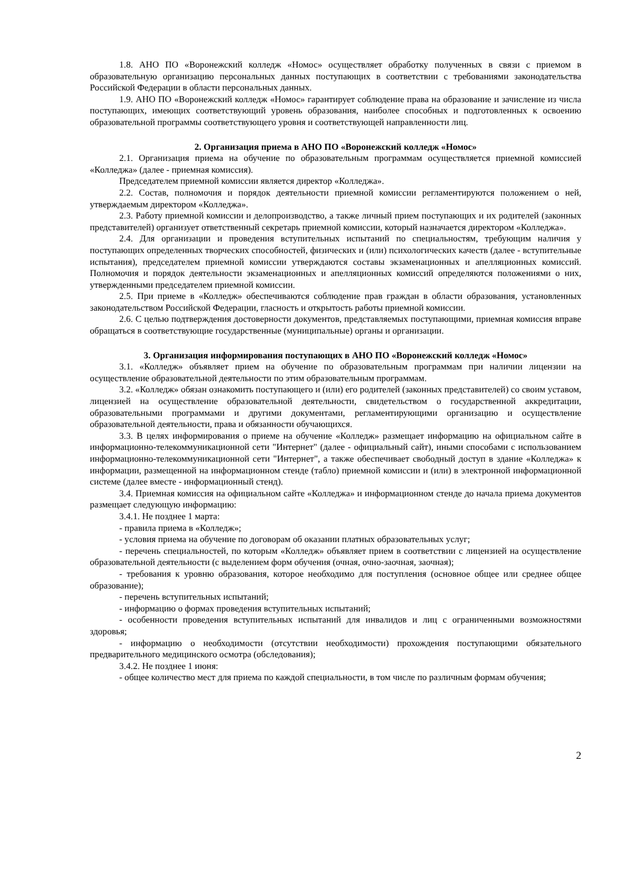1.8. АНО ПО «Воронежский колледж «Номос» осуществляет обработку полученных в связи с приемом в образовательную организацию персональных данных поступающих в соответствии с требованиями законодательства Российской Федерации в области персональных данных.
1.9. АНО ПО «Воронежский колледж «Номос» гарантирует соблюдение права на образование и зачисление из числа поступающих, имеющих соответствующий уровень образования, наиболее способных и подготовленных к освоению образовательной программы соответствующего уровня и соответствующей направленности лиц.
2. Организация приема в АНО ПО «Воронежский колледж «Номос»
2.1. Организация приема на обучение по образовательным программам осуществляется приемной комиссией «Колледжа» (далее - приемная комиссия).
Председателем приемной комиссии является директор «Колледжа».
2.2. Состав, полномочия и порядок деятельности приемной комиссии регламентируются положением о ней, утверждаемым директором «Колледжа».
2.3. Работу приемной комиссии и делопроизводство, а также личный прием поступающих и их родителей (законных представителей) организует ответственный секретарь приемной комиссии, который назначается директором «Колледжа».
2.4. Для организации и проведения вступительных испытаний по специальностям, требующим наличия у поступающих определенных творческих способностей, физических и (или) психологических качеств (далее - вступительные испытания), председателем приемной комиссии утверждаются составы экзаменационных и апелляционных комиссий. Полномочия и порядок деятельности экзаменационных и апелляционных комиссий определяются положениями о них, утвержденными председателем приемной комиссии.
2.5. При приеме в «Колледж» обеспечиваются соблюдение прав граждан в области образования, установленных законодательством Российской Федерации, гласность и открытость работы приемной комиссии.
2.6. С целью подтверждения достоверности документов, представляемых поступающими, приемная комиссия вправе обращаться в соответствующие государственные (муниципальные) органы и организации.
3. Организация информирования поступающих в АНО ПО «Воронежский колледж «Номос»
3.1. «Колледж» объявляет прием на обучение по образовательным программам при наличии лицензии на осуществление образовательной деятельности по этим образовательным программам.
3.2. «Колледж» обязан ознакомить поступающего и (или) его родителей (законных представителей) со своим уставом, лицензией на осуществление образовательной деятельности, свидетельством о государственной аккредитации, образовательными программами и другими документами, регламентирующими организацию и осуществление образовательной деятельности, права и обязанности обучающихся.
3.3. В целях информирования о приеме на обучение «Колледж» размещает информацию на официальном сайте в информационно-телекоммуникационной сети "Интернет" (далее - официальный сайт), иными способами с использованием информационно-телекоммуникационной сети "Интернет", а также обеспечивает свободный доступ в здание «Колледжа» к информации, размещенной на информационном стенде (табло) приемной комиссии и (или) в электронной информационной системе (далее вместе - информационный стенд).
3.4. Приемная комиссия на официальном сайте «Колледжа» и информационном стенде до начала приема документов размещает следующую информацию:
3.4.1. Не позднее 1 марта:
- правила приема в «Колледж»;
- условия приема на обучение по договорам об оказании платных образовательных услуг;
- перечень специальностей, по которым «Колледж» объявляет прием в соответствии с лицензией на осуществление образовательной деятельности (с выделением форм обучения (очная, очно-заочная, заочная);
- требования к уровню образования, которое необходимо для поступления (основное общее или среднее общее образование);
- перечень вступительных испытаний;
- информацию о формах проведения вступительных испытаний;
- особенности проведения вступительных испытаний для инвалидов и лиц с ограниченными возможностями здоровья;
- информацию о необходимости (отсутствии необходимости) прохождения поступающими обязательного предварительного медицинского осмотра (обследования);
3.4.2. Не позднее 1 июня:
- общее количество мест для приема по каждой специальности, в том числе по различным формам обучения;
2